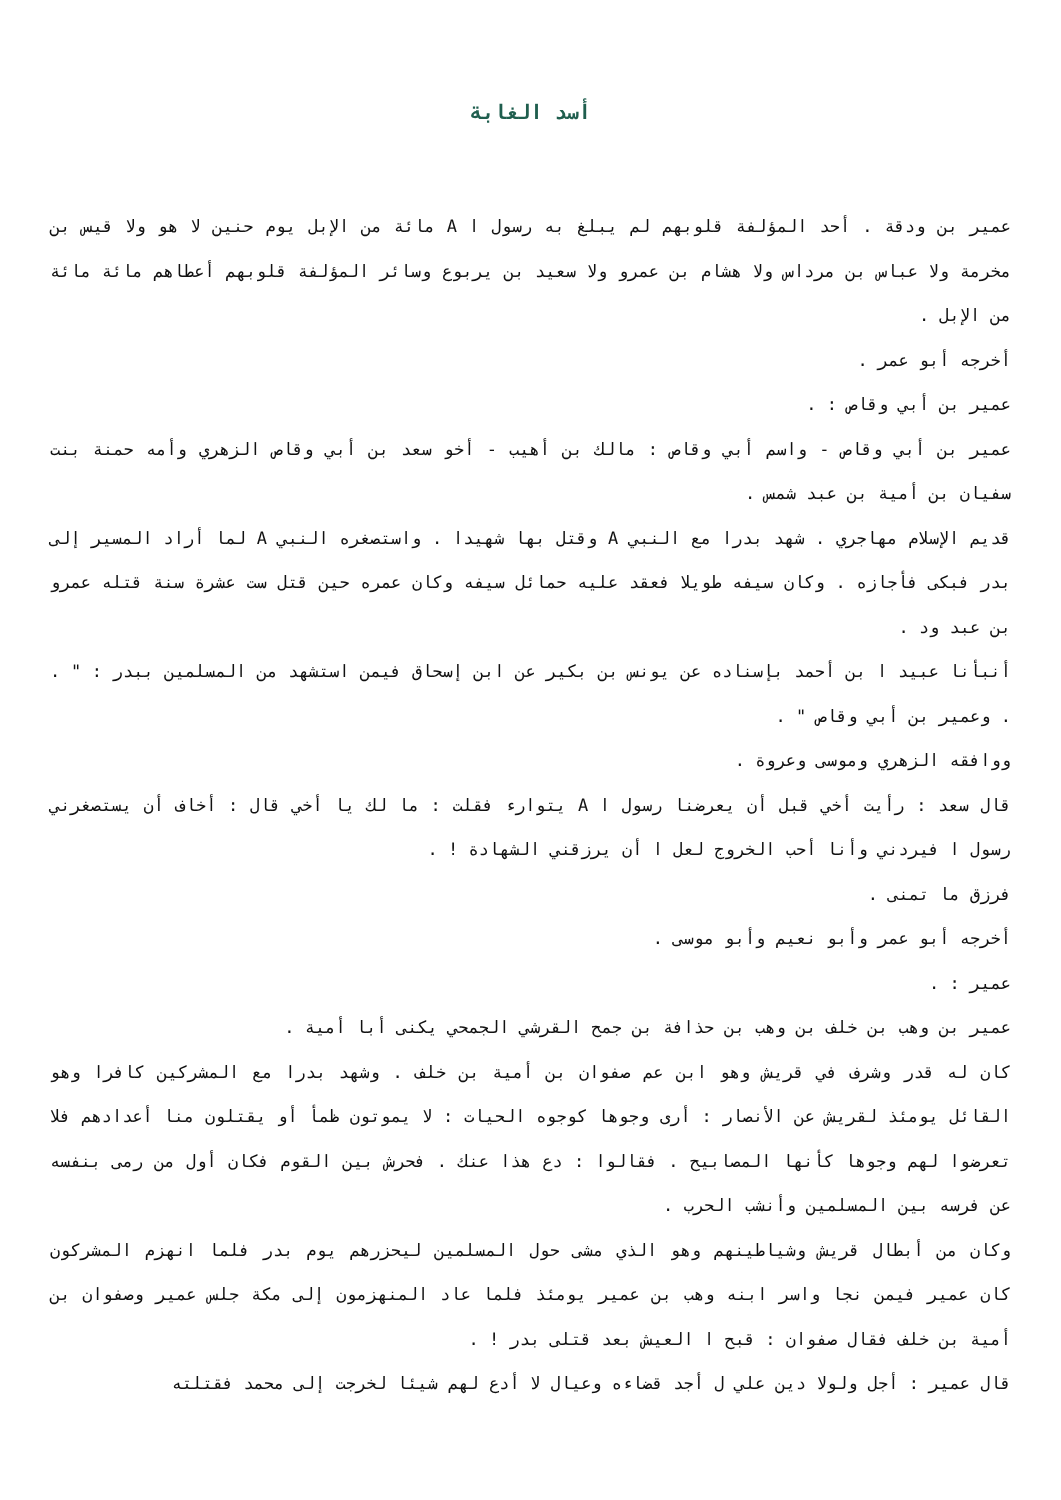أسد الغابة
عمير بن ودقة . أحد المؤلفة قلوبهم لم يبلغ به رسول ا A مائة من الإبل يوم حنين لا هو ولا قيس بن مخرمة ولا عباس بن مرداس ولا هشام بن عمرو ولا سعيد بن يربوع وسائر المؤلفة قلوبهم أعطاهم مائة مائة من الإبل .
أخرجه أبو عمر .
عمير بن أبي وقاص : .
عمير بن أبي وقاص - واسم أبي وقاص : مالك بن أهيب - أخو سعد بن أبي وقاص الزهري وأمه حمنة بنت سفيان بن أمية بن عبد شمس .
قديم الإسلام مهاجري . شهد بدرا مع النبي A وقتل بها شهيدا . واستصغره النبي A لما أراد المسير إلى بدر فبكى فأجازه . وكان سيفه طويلا فعقد عليه حمائل سيفه وكان عمره حين قتل ست عشرة سنة قتله عمرو بن عبد ود .
أنبأنا عبيد ا بن أحمد بإسناده عن يونس بن بكير عن ابن إسحاق فيمن استشهد من المسلمين ببدر : " . . وعمير بن أبي وقاص " .
ووافقه الزهري وموسى وعروة .
قال سعد : رأيت أخي قبل أن يعرضنا رسول ا A يتوارء فقلت : ما لك يا أخي قال : أخاف أن يستصغرني رسول ا فيردني وأنا أحب الخروج لعل ا أن يرزقني الشهادة ! .
فرزق ما تمنى .
أخرجه أبو عمر وأبو نعيم وأبو موسى .
عمير : .
عمير بن وهب بن خلف بن وهب بن حذافة بن جمح القرشي الجمحي يكنى أبا أمية .
كان له قدر وشرف في قريش وهو ابن عم صفوان بن أمية بن خلف . وشهد بدرا مع المشركين كافرا وهو القائل يومئذ لقريش عن الأنصار : أرى وجوها كوجوه الحيات : لا يموتون ظمأ أو يقتلون منا أعدادهم فلا تعرضوا لهم وجوها كأنها المصابيح . فقالوا : دع هذا عنك . فحرش بين القوم فكان أول من رمى بنفسه عن فرسه بين المسلمين وأنشب الحرب .
وكان من أبطال قريش وشياطينهم وهو الذي مشى حول المسلمين ليحزرهم يوم بدر فلما انهزم المشركون كان عمير فيمن نجا واسر ابنه وهب بن عمير يومئذ فلما عاد المنهزمون إلى مكة جلس عمير وصفوان بن أمية بن خلف فقال صفوان : قبح ا العيش بعد قتلى بدر ! .
قال عمير : أجل ولولا دين علي ل أجد قضاءه وعيال لا أدع لهم شيئا لخرجت إلى محمد فقتلته